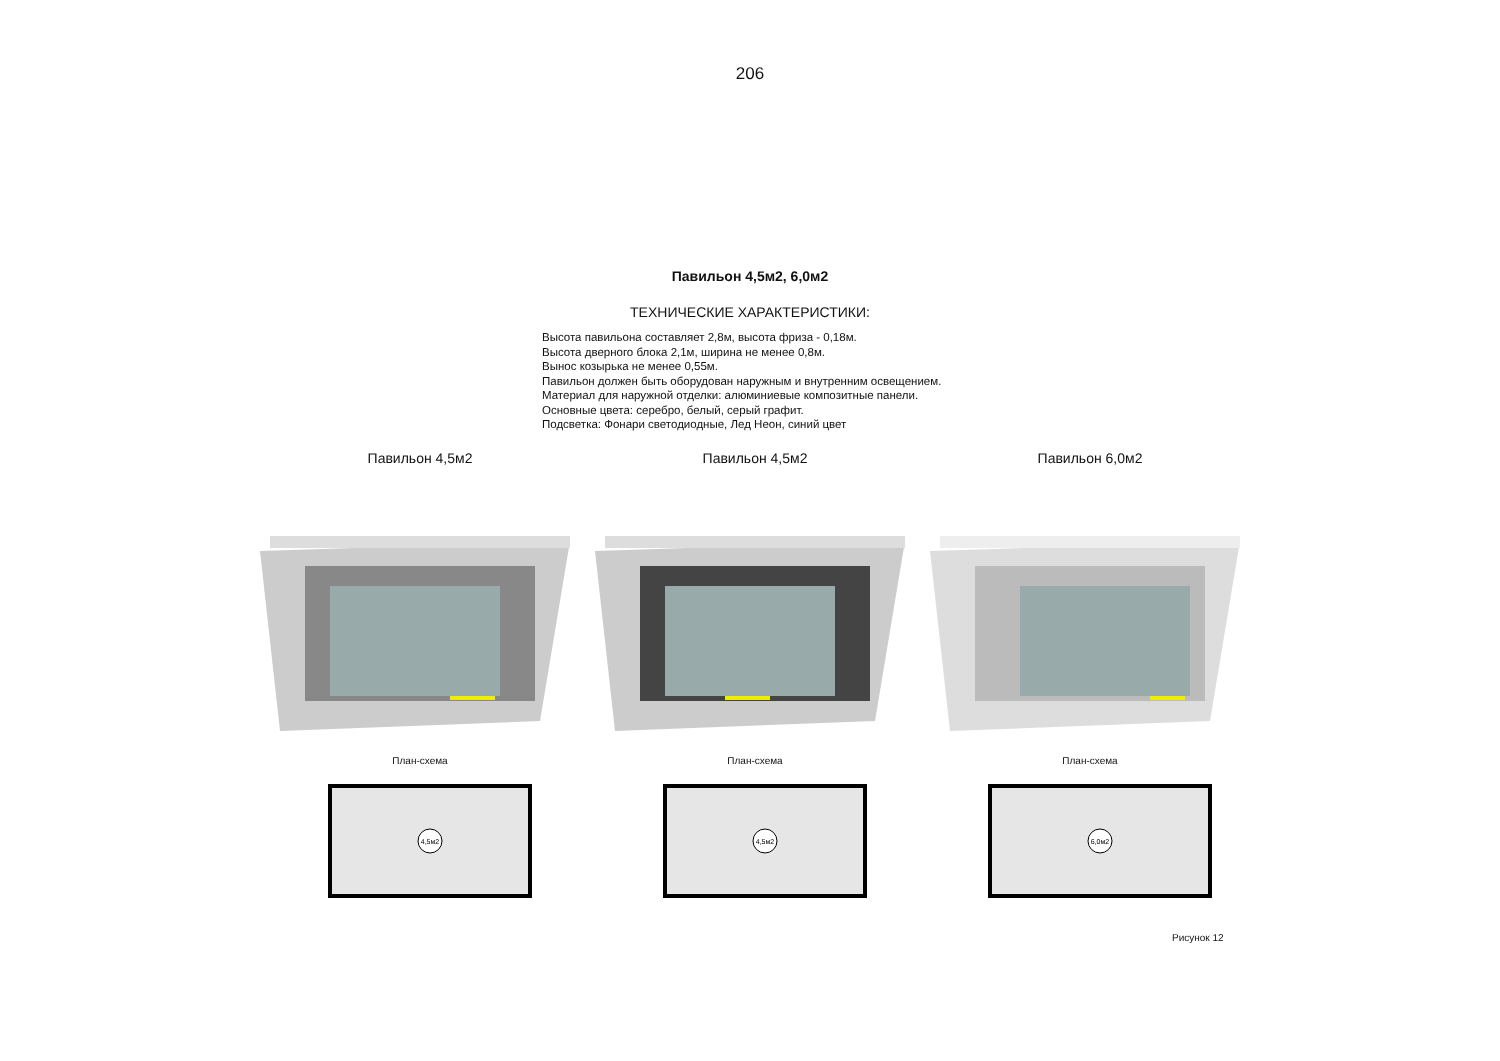206
Павильон 4,5м2, 6,0м2
ТЕХНИЧЕСКИЕ ХАРАКТЕРИСТИКИ:
Высота павильона составляет 2,8м, высота фриза - 0,18м.
Высота дверного блока 2,1м, ширина не менее 0,8м.
Вынос козырька не менее 0,55м.
Павильон должен быть оборудован наружным и внутренним освещением.
Материал для наружной отделки: алюминиевые композитные панели.
Основные цвета: серебро, белый, серый графит.
Подсветка: Фонари светодиодные, Лед Неон, синий цвет
Павильон 4,5м2
План-схема
4,5м2
Павильон 4,5м2
План-схема
4,5м2
Павильон 6,0м2
План-схема
6,0м2
Рисунок 12